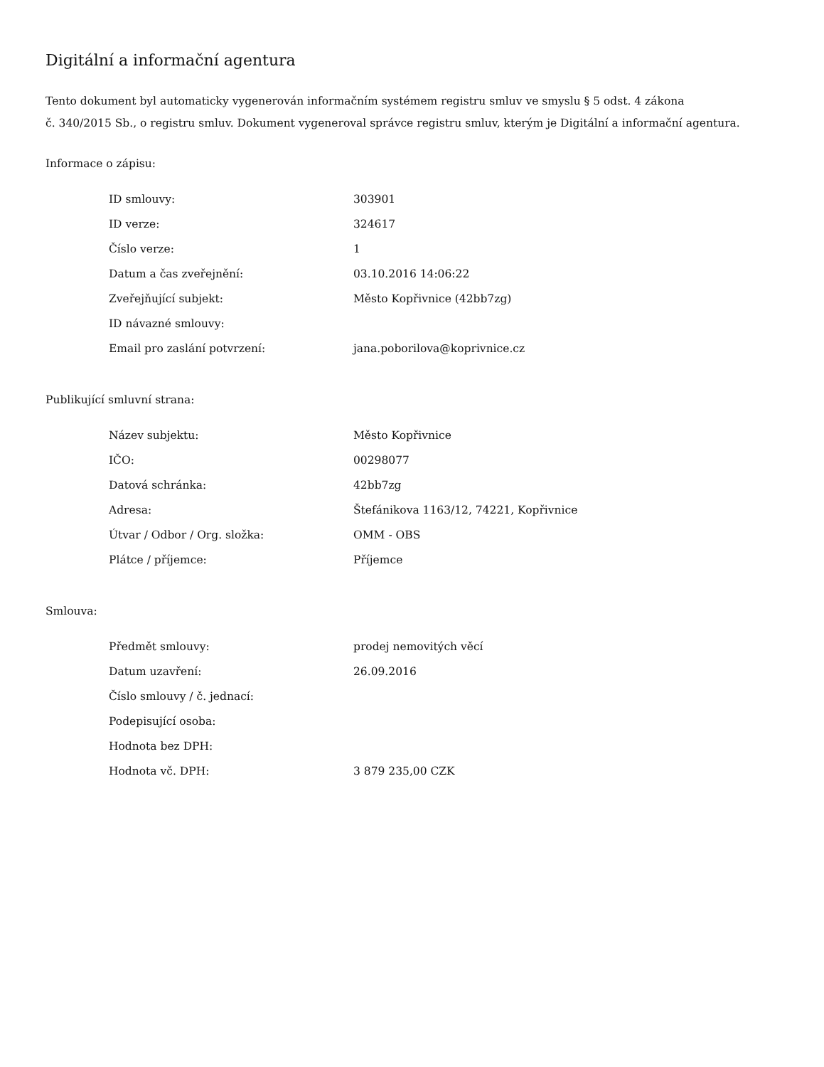Digitální a informační agentura
Tento dokument byl automaticky vygenerován informačním systémem registru smluv ve smyslu § 5 odst. 4 zákona
č. 340/2015 Sb., o registru smluv. Dokument vygeneroval správce registru smluv, kterým je Digitální a informační agentura.
Informace o zápisu:
| ID smlouvy: | 303901 |
| ID verze: | 324617 |
| Číslo verze: | 1 |
| Datum a čas zveřejnění: | 03.10.2016 14:06:22 |
| Zveřejňující subjekt: | Město Kopřivnice (42bb7zg) |
| ID návazné smlouvy: | |
| Email pro zaslání potvrzení: | jana.poborilova@koprivnice.cz |
Publikující smluvní strana:
| Název subjektu: | Město Kopřivnice |
| IČO: | 00298077 |
| Datová schránka: | 42bb7zg |
| Adresa: | Štefánikova 1163/12, 74221, Kopřivnice |
| Útvar / Odbor / Org. složka: | OMM - OBS |
| Plátce / příjemce: | Příjemce |
Smlouva:
| Předmět smlouvy: | prodej nemovitých věcí |
| Datum uzavření: | 26.09.2016 |
| Číslo smlouvy / č. jednací: | |
| Podepisující osoba: | |
| Hodnota bez DPH: | |
| Hodnota vč. DPH: | 3 879 235,00 CZK |